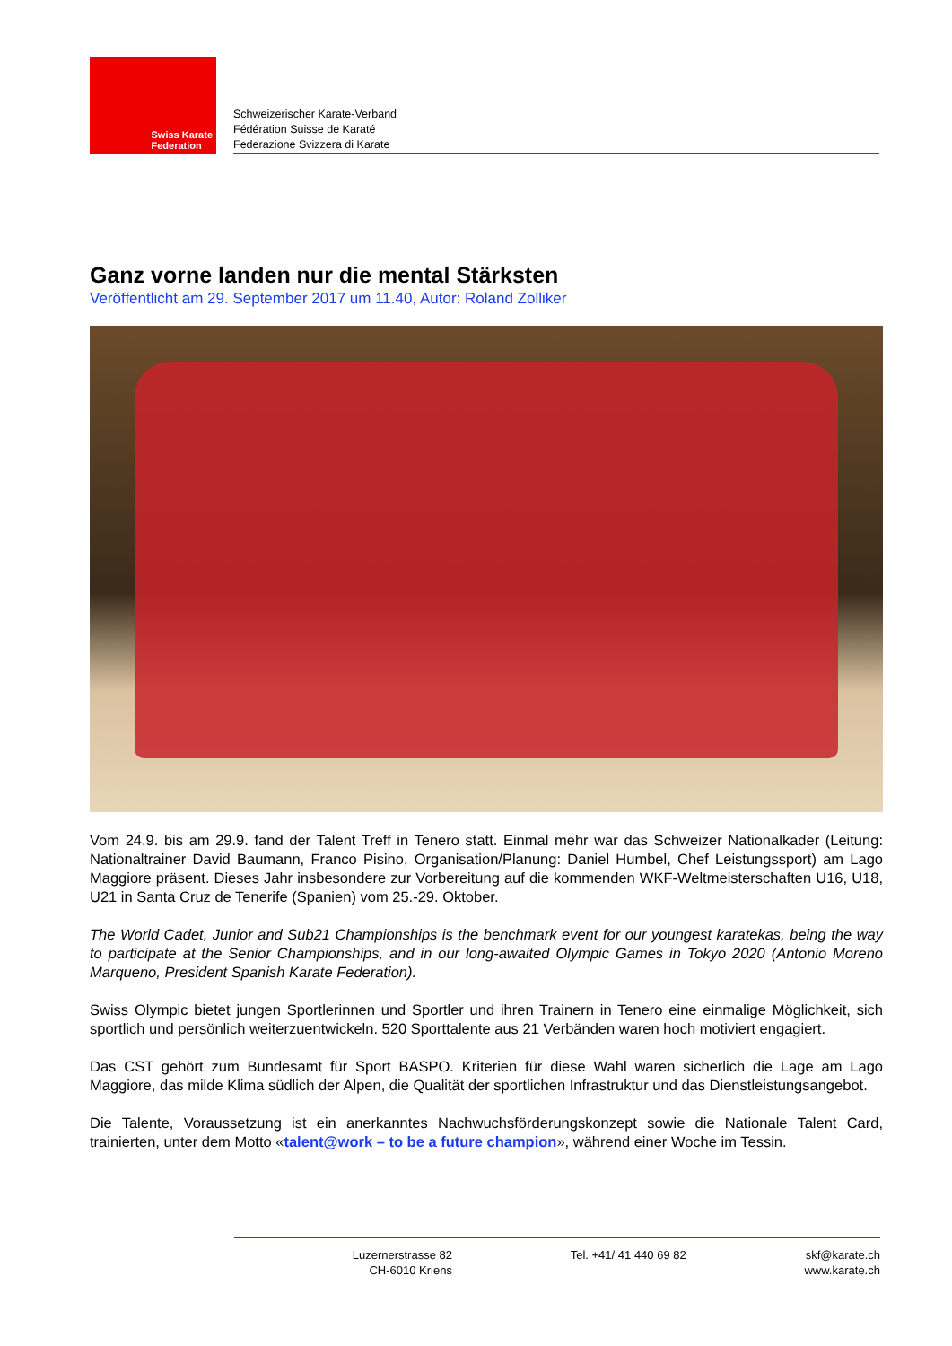Swiss Karate
Federation
Schweizerischer Karate-Verband
Fédération Suisse de Karaté
Federazione Svizzera di Karate
Ganz vorne landen nur die mental Stärksten
Veröffentlicht am 29. September 2017 um 11.40, Autor: Roland Zolliker
Vom 24.9. bis am 29.9. fand der Talent Treff in Tenero statt. Einmal mehr war das Schweizer Nationalkader (Leitung: Nationaltrainer David Baumann, Franco Pisino, Organisation/Planung: Daniel Humbel, Chef Leistungssport) am Lago Maggiore präsent. Dieses Jahr insbesondere zur Vorbereitung auf die kommenden WKF-Weltmeisterschaften U16, U18, U21 in Santa Cruz de Tenerife (Spanien) vom 25.-29. Oktober.
The World Cadet, Junior and Sub21 Championships is the benchmark event for our youngest karatekas, being the way to participate at the Senior Championships, and in our long-awaited Olympic Games in Tokyo 2020 (Antonio Moreno Marqueno, President Spanish Karate Federation).
Swiss Olympic bietet jungen Sportlerinnen und Sportler und ihren Trainern in Tenero eine einmalige Möglichkeit, sich sportlich und persönlich weiterzuentwickeln. 520 Sporttalente aus 21 Verbänden waren hoch motiviert engagiert.
Das CST gehört zum Bundesamt für Sport BASPO. Kriterien für diese Wahl waren sicherlich die Lage am Lago Maggiore, das milde Klima südlich der Alpen, die Qualität der sportlichen Infrastruktur und das Dienstleistungsangebot.
Die Talente, Voraussetzung ist ein anerkanntes Nachwuchsförderungskonzept sowie die Nationale Talent Card, trainierten, unter dem Motto «talent@work – to be a future champion», während einer Woche im Tessin.
Luzernerstrasse 82
CH-6010 Kriens
Tel. +41/ 41 440 69 82 skf@karate.ch
www.karate.ch